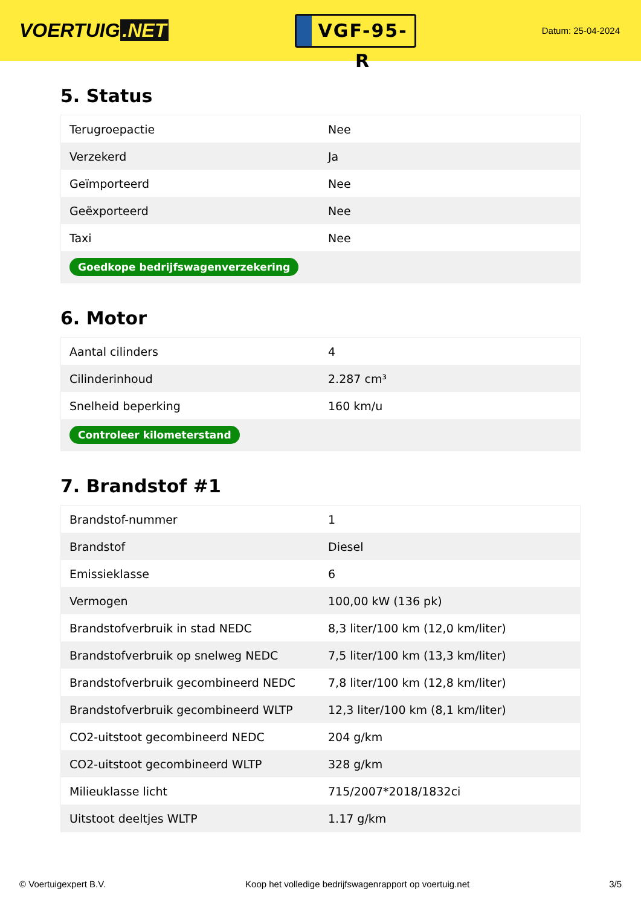VOERTUIG.NET
VGF-95-R
Datum: 25-04-2024
5. Status
| Terugroepactie | Nee |
| Verzekerd | Ja |
| Geïmporteerd | Nee |
| Geëxporteerd | Nee |
| Taxi | Nee |
| Goedkope bedrijfswagenverzekering | |
6. Motor
| Aantal cilinders | 4 |
| Cilinderinhoud | 2.287 cm³ |
| Snelheid beperking | 160 km/u |
| Controleer kilometerstand | |
7. Brandstof #1
| Brandstof-nummer | 1 |
| Brandstof | Diesel |
| Emissieklasse | 6 |
| Vermogen | 100,00 kW (136 pk) |
| Brandstofverbruik in stad NEDC | 8,3 liter/100 km (12,0 km/liter) |
| Brandstofverbruik op snelweg NEDC | 7,5 liter/100 km (13,3 km/liter) |
| Brandstofverbruik gecombineerd NEDC | 7,8 liter/100 km (12,8 km/liter) |
| Brandstofverbruik gecombineerd WLTP | 12,3 liter/100 km (8,1 km/liter) |
| CO2-uitstoot gecombineerd NEDC | 204 g/km |
| CO2-uitstoot gecombineerd WLTP | 328 g/km |
| Milieuklasse licht | 715/2007*2018/1832ci |
| Uitstoot deeltjes WLTP | 1.17 g/km |
© Voertuigexpert B.V. Koop het volledige bedrijfswagenrapport op voertuig.net 3/5